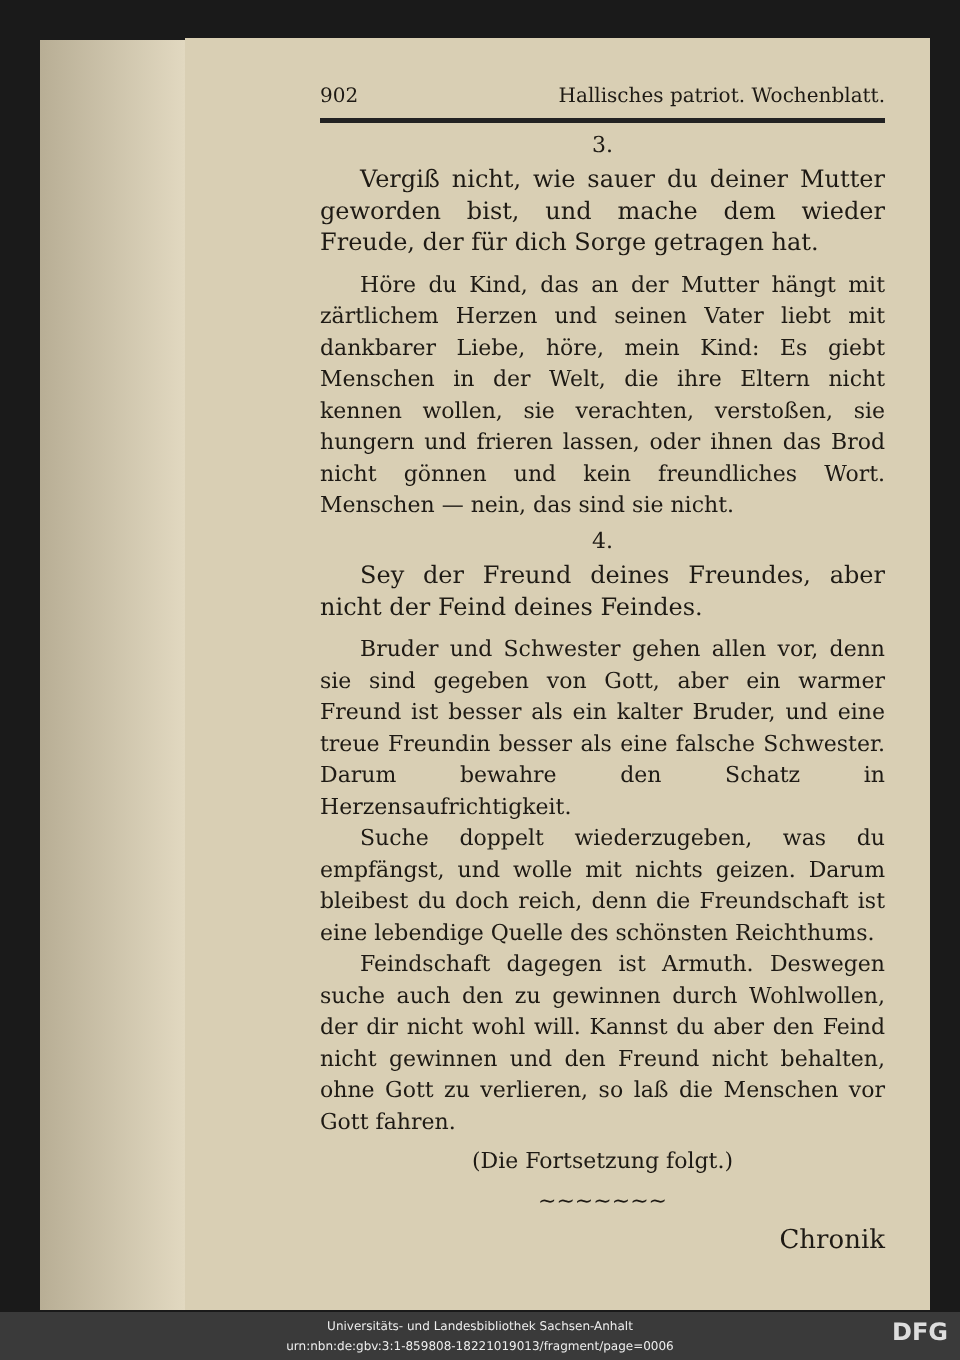902 Hallisches patriot. Wochenblatt.
3.
Vergiß nicht, wie sauer du deiner Mutter geworden bist, und mache dem wieder Freude, der für dich Sorge getragen hat.
Höre du Kind, das an der Mutter hängt mit zärtlichem Herzen und seinen Vater liebt mit dankbarer Liebe, höre, mein Kind: Es giebt Menschen in der Welt, die ihre Eltern nicht kennen wollen, sie verachten, verstoßen, sie hungern und frieren lassen, oder ihnen das Brod nicht gönnen und kein freundliches Wort. Menschen — nein, das sind sie nicht.
4.
Sey der Freund deines Freundes, aber nicht der Feind deines Feindes.
Bruder und Schwester gehen allen vor, denn sie sind gegeben von Gott, aber ein warmer Freund ist besser als ein kalter Bruder, und eine treue Freundin besser als eine falsche Schwester. Darum bewahre den Schatz in Herzensaufrichtigkeit.
Suche doppelt wiederzugeben, was du empfängst, und wolle mit nichts geizen. Darum bleibest du doch reich, denn die Freundschaft ist eine lebendige Quelle des schönsten Reichthums.
Feindschaft dagegen ist Armuth. Deswegen suche auch den zu gewinnen durch Wohlwollen, der dir nicht wohl will. Kannst du aber den Feind nicht gewinnen und den Freund nicht behalten, ohne Gott zu verlieren, so laß die Menschen vor Gott fahren.
(Die Fortsetzung folgt.)
~~~~~~~
Chronik
Universitäts- und Landesbibliothek Sachsen-Anhalt
urn:nbn:de:gbv:3:1-859808-18221019013/fragment/page=0006
DFG